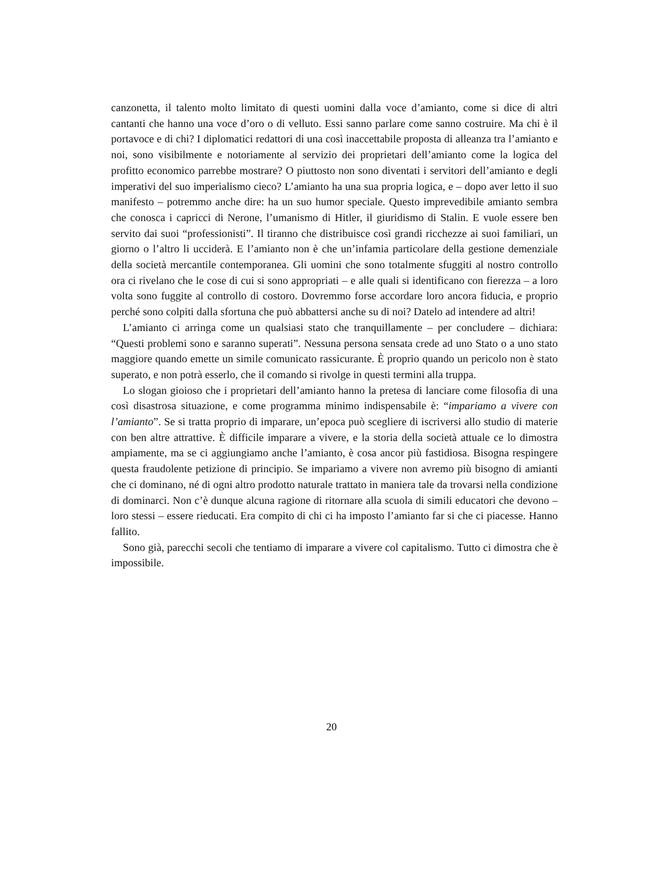canzonetta, il talento molto limitato di questi uomini dalla voce d’amianto, come si dice di altri cantanti che hanno una voce d’oro o di velluto. Essi sanno parlare come sanno costruire. Ma chi è il portavoce e di chi? I diplomatici redattori di una così inaccettabile proposta di alleanza tra l’amianto e noi, sono visibilmente e notoriamente al servizio dei proprietari dell’amianto come la logica del profitto economico parrebbe mostrare? O piuttosto non sono diventati i servitori dell’amianto e degli imperativi del suo imperialismo cieco? L’amianto ha una sua propria logica, e – dopo aver letto il suo manifesto – potremmo anche dire: ha un suo humor speciale. Questo imprevedibile amianto sembra che conosca i capricci di Nerone, l’umanismo di Hitler, il giuridismo di Stalin. E vuole essere ben servito dai suoi “professionisti”. Il tiranno che distribuisce così grandi ricchezze ai suoi familiari, un giorno o l’altro li ucciderà. E l’amianto non è che un’infamia particolare della gestione demenziale della società mercantile contemporanea. Gli uomini che sono totalmente sfuggiti al nostro controllo ora ci rivelano che le cose di cui si sono appropriati – e alle quali si identificano con fierezza – a loro volta sono fuggite al controllo di costoro. Dovremmo forse accordare loro ancora fiducia, e proprio perché sono colpiti dalla sfortuna che può abbattersi anche su di noi? Datelo ad intendere ad altri!
L’amianto ci arringa come un qualsiasi stato che tranquillamente – per concludere – dichiara: “Questi problemi sono e saranno superati”. Nessuna persona sensata crede ad uno Stato o a uno stato maggiore quando emette un simile comunicato rassicurante. È proprio quando un pericolo non è stato superato, e non potrà esserlo, che il comando si rivolge in questi termini alla truppa.
Lo slogan gioioso che i proprietari dell’amianto hanno la pretesa di lanciare come filosofia di una così disastrosa situazione, e come programma minimo indispensabile è: “impariamo a vivere con l’amianto”. Se si tratta proprio di imparare, un’epoca può scegliere di iscriversi allo studio di materie con ben altre attrattive. È difficile imparare a vivere, e la storia della società attuale ce lo dimostra ampiamente, ma se ci aggiungiamo anche l’amianto, è cosa ancor più fastidiosa. Bisogna respingere questa fraudolente petizione di principio. Se impariamo a vivere non avremo più bisogno di amianti che ci dominano, né di ogni altro prodotto naturale trattato in maniera tale da trovarsi nella condizione di dominarci. Non c’è dunque alcuna ragione di ritornare alla scuola di simili educatori che devono – loro stessi – essere rieducati. Era compito di chi ci ha imposto l’amianto far si che ci piacesse. Hanno fallito.
Sono già, parecchi secoli che tentiamo di imparare a vivere col capitalismo. Tutto ci dimostra che è impossibile.
20